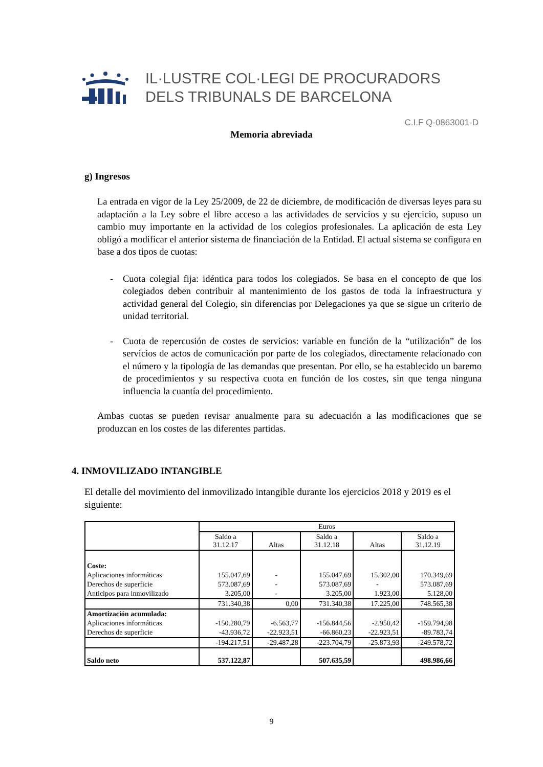IL·LUSTRE COL·LEGI DE PROCURADORS
DELS TRIBUNALS DE BARCELONA
C.I.F Q-0863001-D
Memoria abreviada
g) Ingresos
La entrada en vigor de la Ley 25/2009, de 22 de diciembre, de modificación de diversas leyes para su adaptación a la Ley sobre el libre acceso a las actividades de servicios y su ejercicio, supuso un cambio muy importante en la actividad de los colegios profesionales. La aplicación de esta Ley obligó a modificar el anterior sistema de financiación de la Entidad. El actual sistema se configura en base a dos tipos de cuotas:
- Cuota colegial fija: idéntica para todos los colegiados. Se basa en el concepto de que los colegiados deben contribuir al mantenimiento de los gastos de toda la infraestructura y actividad general del Colegio, sin diferencias por Delegaciones ya que se sigue un criterio de unidad territorial.
- Cuota de repercusión de costes de servicios: variable en función de la “utilización” de los servicios de actos de comunicación por parte de los colegiados, directamente relacionado con el número y la tipología de las demandas que presentan. Por ello, se ha establecido un baremo de procedimientos y su respectiva cuota en función de los costes, sin que tenga ninguna influencia la cuantía del procedimiento.
Ambas cuotas se pueden revisar anualmente para su adecuación a las modificaciones que se produzcan en los costes de las diferentes partidas.
4. INMOVILIZADO INTANGIBLE
El detalle del movimiento del inmovilizado intangible durante los ejercicios 2018 y 2019 es el siguiente:
| | Euros | | | | |
| --- | --- | --- | --- | --- | --- |
| | Saldo a 31.12.17 | Altas | Saldo a 31.12.18 | Altas | Saldo a 31.12.19 |
| Coste: | | | | | |
| Aplicaciones informáticas | 155.047,69 | - | 155.047,69 | 15.302,00 | 170.349,69 |
| Derechos de superficie | 573.087,69 | - | 573.087,69 | - | 573.087,69 |
| Anticipos para inmovilizado | 3.205,00 | - | 3.205,00 | 1.923,00 | 5.128,00 |
| | 731.340,38 | 0,00 | 731.340,38 | 17.225,00 | 748.565,38 |
| Amortización acumulada: | | | | | |
| Aplicaciones informáticas | -150.280,79 | -6.563,77 | -156.844,56 | -2.950,42 | -159.794,98 |
| Derechos de superficie | -43.936,72 | -22.923,51 | -66.860,23 | -22.923,51 | -89.783,74 |
| | -194.217,51 | -29.487,28 | -223.704,79 | -25.873,93 | -249.578,72 |
| Saldo neto | 537.122,87 | | 507.635,59 | | 498.986,66 |
9